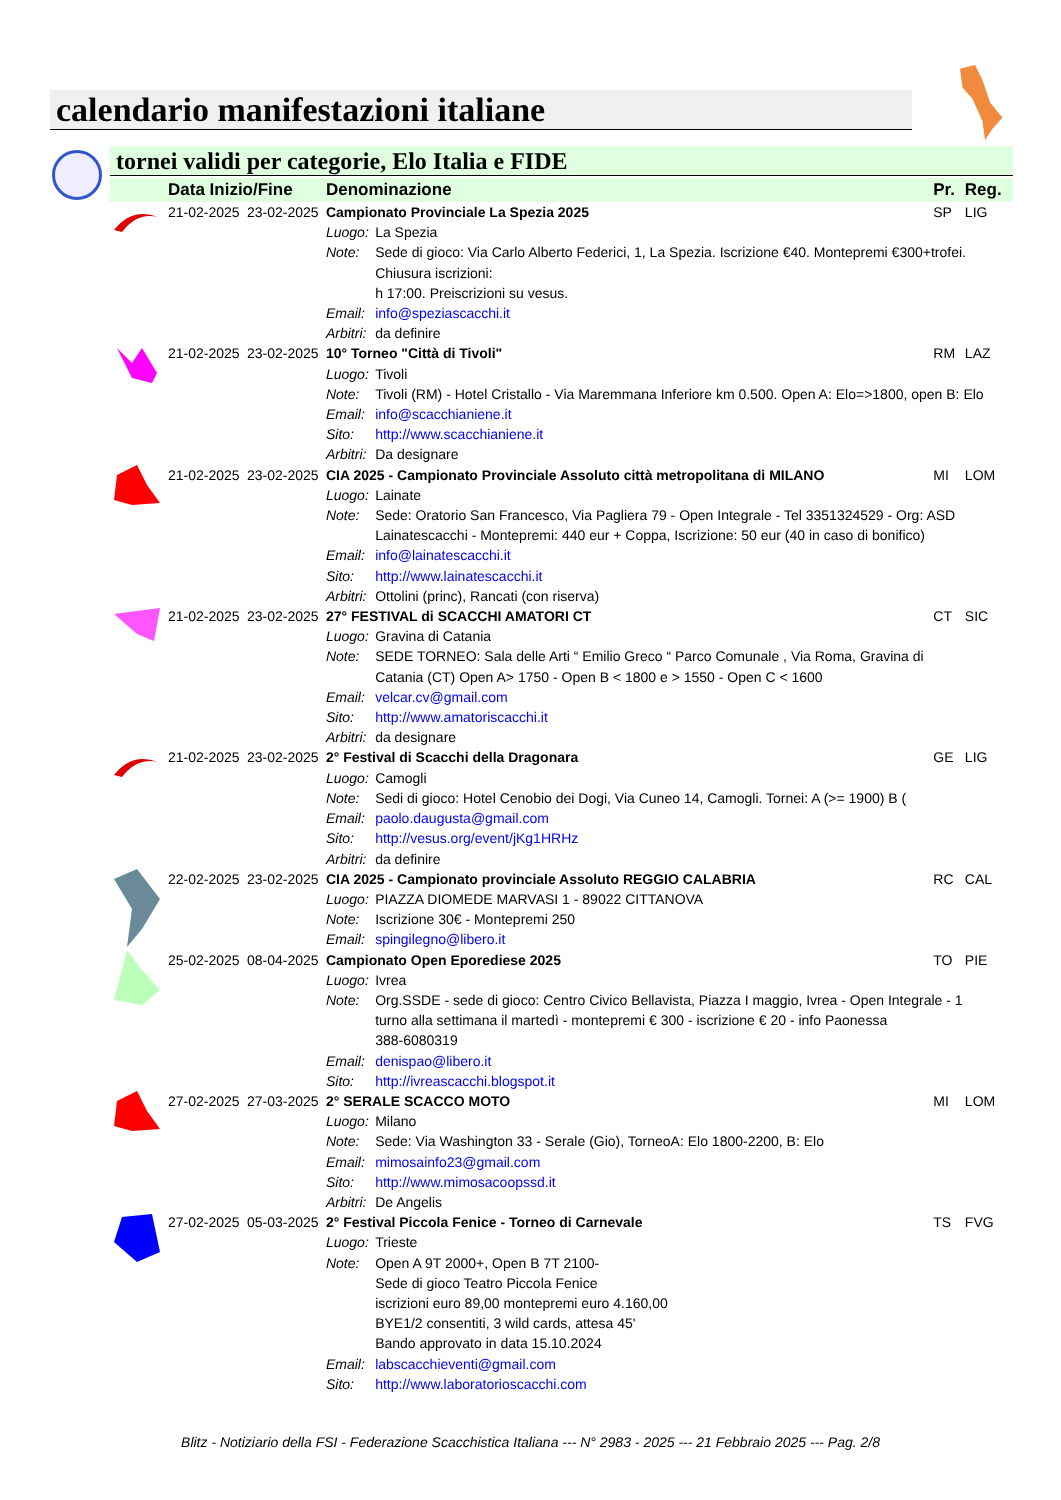calendario manifestazioni italiane
tornei validi per categorie, Elo Italia e FIDE
| | Data Inizio/Fine | | Denominazione | | Pr. | Reg. |
| --- | --- | --- | --- | --- | --- | --- |
| | 21-02-2025 | 23-02-2025 | Campionato Provinciale La Spezia 2025 | | SP | LIG |
| | | | Luogo: | La Spezia | | |
| | | | Note: | Sede di gioco: Via Carlo Alberto Federici, 1, La Spezia. Iscrizione €40. Montepremi €300+trofei. Chiusura iscrizioni: h 17:00. Preiscrizioni su vesus. | | |
| | | | Email: | info@speziascacchi.it | | |
| | | | Arbitri: | da definire | | |
| | 21-02-2025 | 23-02-2025 | 10° Torneo "Città di Tivoli" | | RM | LAZ |
| | | | Luogo: | Tivoli | | |
| | | | Note: | Tivoli (RM) - Hotel Cristallo - Via Maremmana Inferiore km 0.500. Open A: Elo=>1800, open B: Elo | | |
| | | | Email: | info@scacchianiene.it | | |
| | | | Sito: | http://www.scacchianiene.it | | |
| | | | Arbitri: | Da designare | | |
| | 21-02-2025 | 23-02-2025 | CIA 2025 - Campionato Provinciale Assoluto città metropolitana di MILANO | | MI | LOM |
| | | | Luogo: | Lainate | | |
| | | | Note: | Sede: Oratorio San Francesco, Via Pagliera 79 - Open Integrale - Tel 3351324529 - Org: ASD Lainatescacchi - Montepremi: 440 eur + Coppa, Iscrizione: 50 eur (40 in caso di bonifico) | | |
| | | | Email: | info@lainatescacchi.it | | |
| | | | Sito: | http://www.lainatescacchi.it | | |
| | | | Arbitri: | Ottolini (princ), Rancati (con riserva) | | |
| | 21-02-2025 | 23-02-2025 | 27° FESTIVAL di SCACCHI AMATORI CT | | CT | SIC |
| | | | Luogo: | Gravina di Catania | | |
| | | | Note: | SEDE TORNEO: Sala delle Arti “ Emilio Greco “ Parco Comunale , Via Roma, Gravina di Catania (CT) Open A> 1750 - Open B < 1800 e > 1550 - Open C < 1600 | | |
| | | | Email: | velcar.cv@gmail.com | | |
| | | | Sito: | http://www.amatoriscacchi.it | | |
| | | | Arbitri: | da designare | | |
| | 21-02-2025 | 23-02-2025 | 2° Festival di Scacchi della Dragonara | | GE | LIG |
| | | | Luogo: | Camogli | | |
| | | | Note: | Sedi di gioco: Hotel Cenobio dei Dogi, Via Cuneo 14, Camogli. Tornei: A (>= 1900) B ( | | |
| | | | Email: | paolo.daugusta@gmail.com | | |
| | | | Sito: | http://vesus.org/event/jKg1HRHz | | |
| | | | Arbitri: | da definire | | |
| | 22-02-2025 | 23-02-2025 | CIA 2025 - Campionato provinciale Assoluto REGGIO CALABRIA | | RC | CAL |
| | | | Luogo: | PIAZZA DIOMEDE MARVASI 1 - 89022 CITTANOVA | | |
| | | | Note: | Iscrizione 30€ - Montepremi 250 | | |
| | | | Email: | spingilegno@libero.it | | |
| | 25-02-2025 | 08-04-2025 | Campionato Open Eporediese 2025 | | TO | PIE |
| | | | Luogo: | Ivrea | | |
| | | | Note: | Org.SSDE - sede di gioco: Centro Civico Bellavista, Piazza I maggio, Ivrea - Open Integrale - 1 turno alla settimana il martedì - montepremi € 300 - iscrizione € 20 - info Paonessa 388-6080319 | | |
| | | | Email: | denispao@libero.it | | |
| | | | Sito: | http://ivreascacchi.blogspot.it | | |
| | 27-02-2025 | 27-03-2025 | 2° SERALE SCACCO MOTO | | MI | LOM |
| | | | Luogo: | Milano | | |
| | | | Note: | Sede: Via Washington 33 - Serale (Gio), TorneoA: Elo 1800-2200, B: Elo | | |
| | | | Email: | mimosainfo23@gmail.com | | |
| | | | Sito: | http://www.mimosacoopssd.it | | |
| | | | Arbitri: | De Angelis | | |
| | 27-02-2025 | 05-03-2025 | 2° Festival Piccola Fenice - Torneo di Carnevale | | TS | FVG |
| | | | Luogo: | Trieste | | |
| | | | Note: | Open A 9T 2000+, Open B 7T 2100- Sede di gioco Teatro Piccola Fenice iscrizioni euro 89,00 montepremi euro 4.160,00 BYE1/2 consentiti, 3 wild cards, attesa 45' Bando approvato in data 15.10.2024 | | |
| | | | Email: | labscacchieventi@gmail.com | | |
| | | | Sito: | http://www.laboratorioscacchi.com | | |
Blitz - Notiziario della FSI - Federazione Scacchistica Italiana --- N° 2983 - 2025 --- 21 Febbraio 2025 --- Pag. 2/8